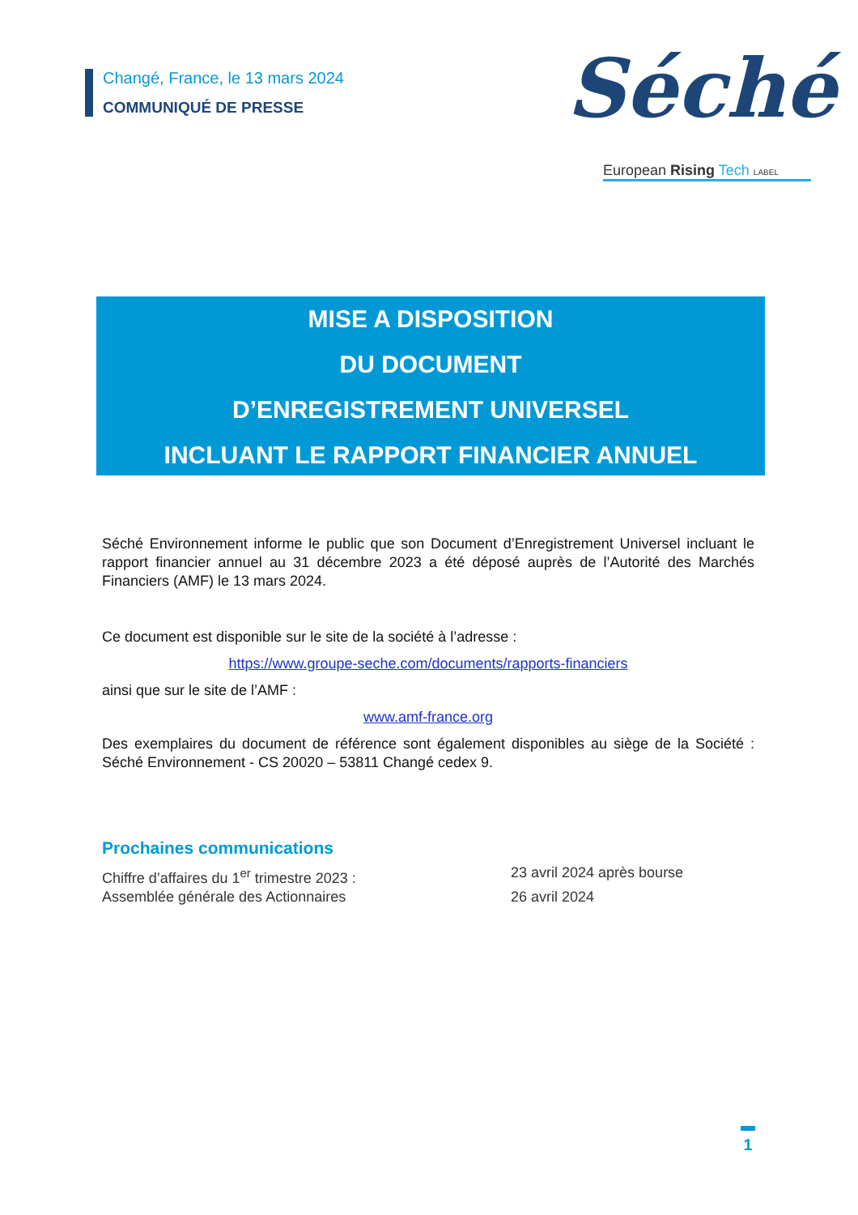Changé, France, le 13 mars 2024
COMMUNIQUÉ DE PRESSE
Séché
European Rising Tech LABEL
MISE A DISPOSITION
DU DOCUMENT
D’ENREGISTREMENT UNIVERSEL
INCLUANT LE RAPPORT FINANCIER ANNUEL
Séché Environnement informe le public que son Document d’Enregistrement Universel incluant le rapport financier annuel au 31 décembre 2023 a été déposé auprès de l’Autorité des Marchés Financiers (AMF) le 13 mars 2024.
Ce document est disponible sur le site de la société à l’adresse :
https://www.groupe-seche.com/documents/rapports-financiers
ainsi que sur le site de l’AMF :
www.amf-france.org
Des exemplaires du document de référence sont également disponibles au siège de la Société : Séché Environnement - CS 20020 – 53811 Changé cedex 9.
Prochaines communications
Chiffre d’affaires du 1<sup>er</sup> trimestre 2023 : 23 avril 2024 après bourse
Assemblée générale des Actionnaires 26 avril 2024
1